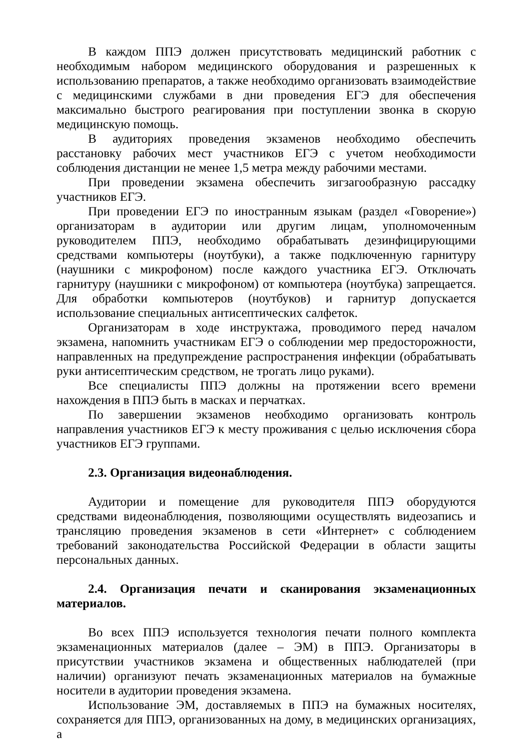В каждом ППЭ должен присутствовать медицинский работник с необходимым набором медицинского оборудования и разрешенных к использованию препаратов, а также необходимо организовать взаимодействие с медицинскими службами в дни проведения ЕГЭ для обеспечения максимально быстрого реагирования при поступлении звонка в скорую медицинскую помощь.
В аудиториях проведения экзаменов необходимо обеспечить расстановку рабочих мест участников ЕГЭ с учетом необходимости соблюдения дистанции не менее 1,5 метра между рабочими местами.
При проведении экзамена обеспечить зигзагообразную рассадку участников ЕГЭ.
При проведении ЕГЭ по иностранным языкам (раздел «Говорение») организаторам в аудитории или другим лицам, уполномоченным руководителем ППЭ, необходимо обрабатывать дезинфицирующими средствами компьютеры (ноутбуки), а также подключенную гарнитуру (наушники с микрофоном) после каждого участника ЕГЭ. Отключать гарнитуру (наушники с микрофоном) от компьютера (ноутбука) запрещается. Для обработки компьютеров (ноутбуков) и гарнитур допускается использование специальных антисептических салфеток.
Организаторам в ходе инструктажа, проводимого перед началом экзамена, напомнить участникам ЕГЭ о соблюдении мер предосторожности, направленных на предупреждение распространения инфекции (обрабатывать руки антисептическим средством, не трогать лицо руками).
Все специалисты ППЭ должны на протяжении всего времени нахождения в ППЭ быть в масках и перчатках.
По завершении экзаменов необходимо организовать контроль направления участников ЕГЭ к месту проживания с целью исключения сбора участников ЕГЭ группами.
2.3. Организация видеонаблюдения.
Аудитории и помещение для руководителя ППЭ оборудуются средствами видеонаблюдения, позволяющими осуществлять видеозапись и трансляцию проведения экзаменов в сети «Интернет» с соблюдением требований законодательства Российской Федерации в области защиты персональных данных.
2.4. Организация печати и сканирования экзаменационных материалов.
Во всех ППЭ используется технология печати полного комплекта экзаменационных материалов (далее – ЭМ) в ППЭ. Организаторы в присутствии участников экзамена и общественных наблюдателей (при наличии) организуют печать экзаменационных материалов на бумажные носители в аудитории проведения экзамена.
Использование ЭМ, доставляемых в ППЭ на бумажных носителях, сохраняется для ППЭ, организованных на дому, в медицинских организациях, а